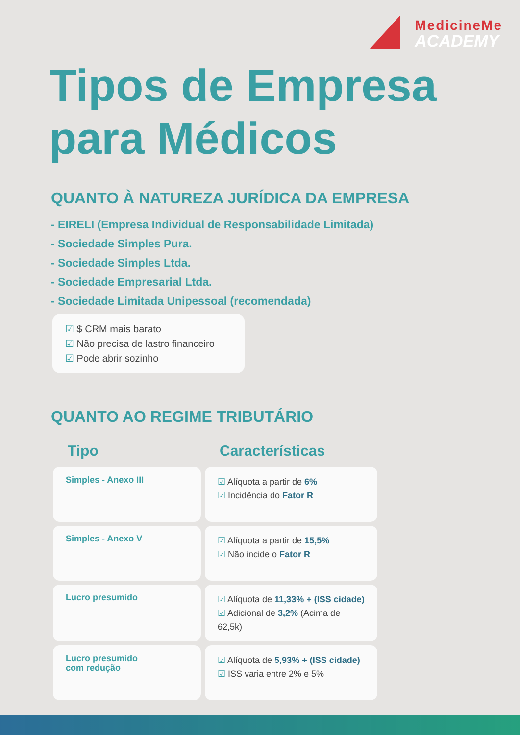MedicineMe
ACADEMY
Tipos de Empresa
para Médicos
QUANTO À NATUREZA JURÍDICA DA EMPRESA
- EIRELI (Empresa Individual de Responsabilidade Limitada)
- Sociedade Simples Pura.
- Sociedade Simples Ltda.
- Sociedade Empresarial Ltda.
- Sociedade Limitada Unipessoal (recomendada)
☑ $ CRM mais barato
☑ Não precisa de lastro financeiro
☑ Pode abrir sozinho
QUANTO AO REGIME TRIBUTÁRIO
| Tipo | Características |
| --- | --- |
| Simples - Anexo III | ☑ Alíquota a partir de 6% ☑ Incidência do Fator R |
| Simples - Anexo V | ☑ Alíquota a partir de 15,5% ☑ Não incide o Fator R |
| Lucro presumido | ☑ Alíquota de 11,33% + (ISS cidade) ☑ Adicional de 3,2% (Acima de 62,5k) |
| Lucro presumido com redução | ☑ Alíquota de 5,93% + (ISS cidade) ☑ ISS varia entre 2% e 5% |